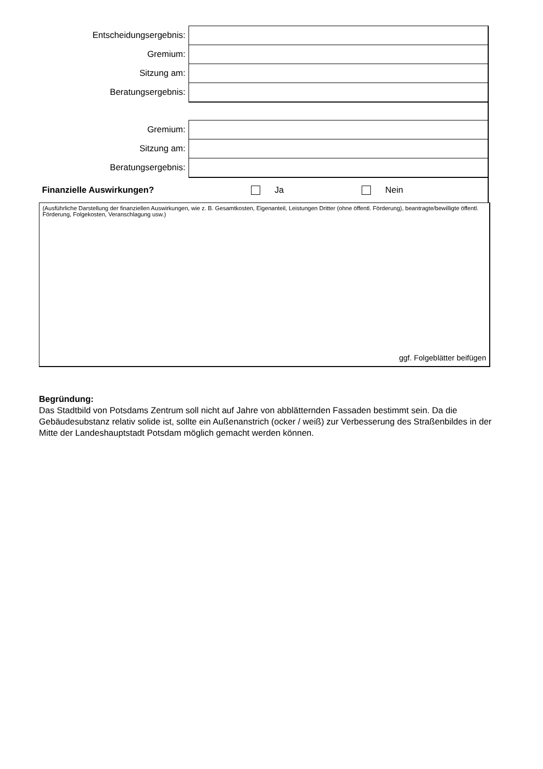| Entscheidungsergebnis: | |
| Gremium: | |
| Sitzung am: | |
| Beratungsergebnis: | |
| Gremium: | |
| Sitzung am: | |
| Beratungsergebnis: | |
Finanzielle Auswirkungen? Ja Nein
(Ausführliche Darstellung der finanziellen Auswirkungen, wie z. B. Gesamtkosten, Eigenanteil, Leistungen Dritter (ohne öffentl. Förderung), beantragte/bewilligte öffentl. Förderung, Folgekosten, Veranschlagung usw.)
ggf. Folgeblätter beifügen
Begründung:
Das Stadtbild von Potsdams Zentrum soll nicht auf Jahre von abblätternden Fassaden bestimmt sein. Da die Gebäudesubstanz relativ solide ist, sollte ein Außenanstrich (ocker / weiß) zur Verbesserung des Straßenbildes in der Mitte der Landeshauptstadt Potsdam möglich gemacht werden können.